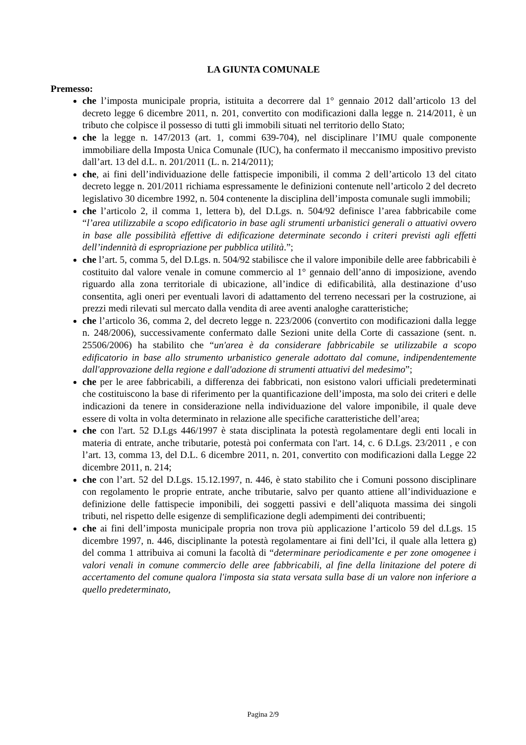LA GIUNTA COMUNALE
Premesso:
che l’imposta municipale propria, istituita a decorrere dal 1° gennaio 2012 dall’articolo 13 del decreto legge 6 dicembre 2011, n. 201, convertito con modificazioni dalla legge n. 214/2011, è un tributo che colpisce il possesso di tutti gli immobili situati nel territorio dello Stato;
che la legge n. 147/2013 (art. 1, commi 639-704), nel disciplinare l’IMU quale componente immobiliare della Imposta Unica Comunale (IUC), ha confermato il meccanismo impositivo previsto dall’art. 13 del d.L. n. 201/2011 (L. n. 214/2011);
che, ai fini dell’individuazione delle fattispecie imponibili, il comma 2 dell’articolo 13 del citato decreto legge n. 201/2011 richiama espressamente le definizioni contenute nell’articolo 2 del decreto legislativo 30 dicembre 1992, n. 504 contenente la disciplina dell’imposta comunale sugli immobili;
che l’articolo 2, il comma 1, lettera b), del D.Lgs. n. 504/92 definisce l’area fabbricabile come “l’area utilizzabile a scopo edificatorio in base agli strumenti urbanistici generali o attuativi ovvero in base alle possibilità effettive di edificazione determinate secondo i criteri previsti agli effetti dell’indennità di espropriazione per pubblica utilità.”;
che l’art. 5, comma 5, del D.Lgs. n. 504/92 stabilisce che il valore imponibile delle aree fabbricabili è costituito dal valore venale in comune commercio al 1° gennaio dell’anno di imposizione, avendo riguardo alla zona territoriale di ubicazione, all’indice di edificabilità, alla destinazione d’uso consentita, agli oneri per eventuali lavori di adattamento del terreno necessari per la costruzione, ai prezzi medi rilevati sul mercato dalla vendita di aree aventi analoghe caratteristiche;
che l’articolo 36, comma 2, del decreto legge n. 223/2006 (convertito con modificazioni dalla legge n. 248/2006), successivamente confermato dalle Sezioni unite della Corte di cassazione (sent. n. 25506/2006) ha stabilito che “un'area è da considerare fabbricabile se utilizzabile a scopo edificatorio in base allo strumento urbanistico generale adottato dal comune, indipendentemente dall'approvazione della regione e dall'adozione di strumenti attuativi del medesimo”;
che per le aree fabbricabili, a differenza dei fabbricati, non esistono valori ufficiali predeterminati che costituiscono la base di riferimento per la quantificazione dell’imposta, ma solo dei criteri e delle indicazioni da tenere in considerazione nella individuazione del valore imponibile, il quale deve essere di volta in volta determinato in relazione alle specifiche caratteristiche dell’area;
che con l'art. 52 D.Lgs 446/1997 è stata disciplinata la potestà regolamentare degli enti locali in materia di entrate, anche tributarie, potestà poi confermata con l'art. 14, c. 6 D.Lgs. 23/2011 , e con l’art. 13, comma 13, del D.L. 6 dicembre 2011, n. 201, convertito con modificazioni dalla Legge 22 dicembre 2011, n. 214;
che con l’art. 52 del D.Lgs. 15.12.1997, n. 446, è stato stabilito che i Comuni possono disciplinare con regolamento le proprie entrate, anche tributarie, salvo per quanto attiene all’individuazione e definizione delle fattispecie imponibili, dei soggetti passivi e dell’aliquota massima dei singoli tributi, nel rispetto delle esigenze di semplificazione degli adempimenti dei contribuenti;
che ai fini dell’imposta municipale propria non trova più applicazione l’articolo 59 del d.Lgs. 15 dicembre 1997, n. 446, disciplinante la potestà regolamentare ai fini dell’Ici, il quale alla lettera g) del comma 1 attribuiva ai comuni la facoltà di “determinare periodicamente e per zone omogenee i valori venali in comune commercio delle aree fabbricabili, al fine della linitazione del potere di accertamento del comune qualora l'imposta sia stata versata sulla base di un valore non inferiore a quello predeterminato,
Pagina 2/9